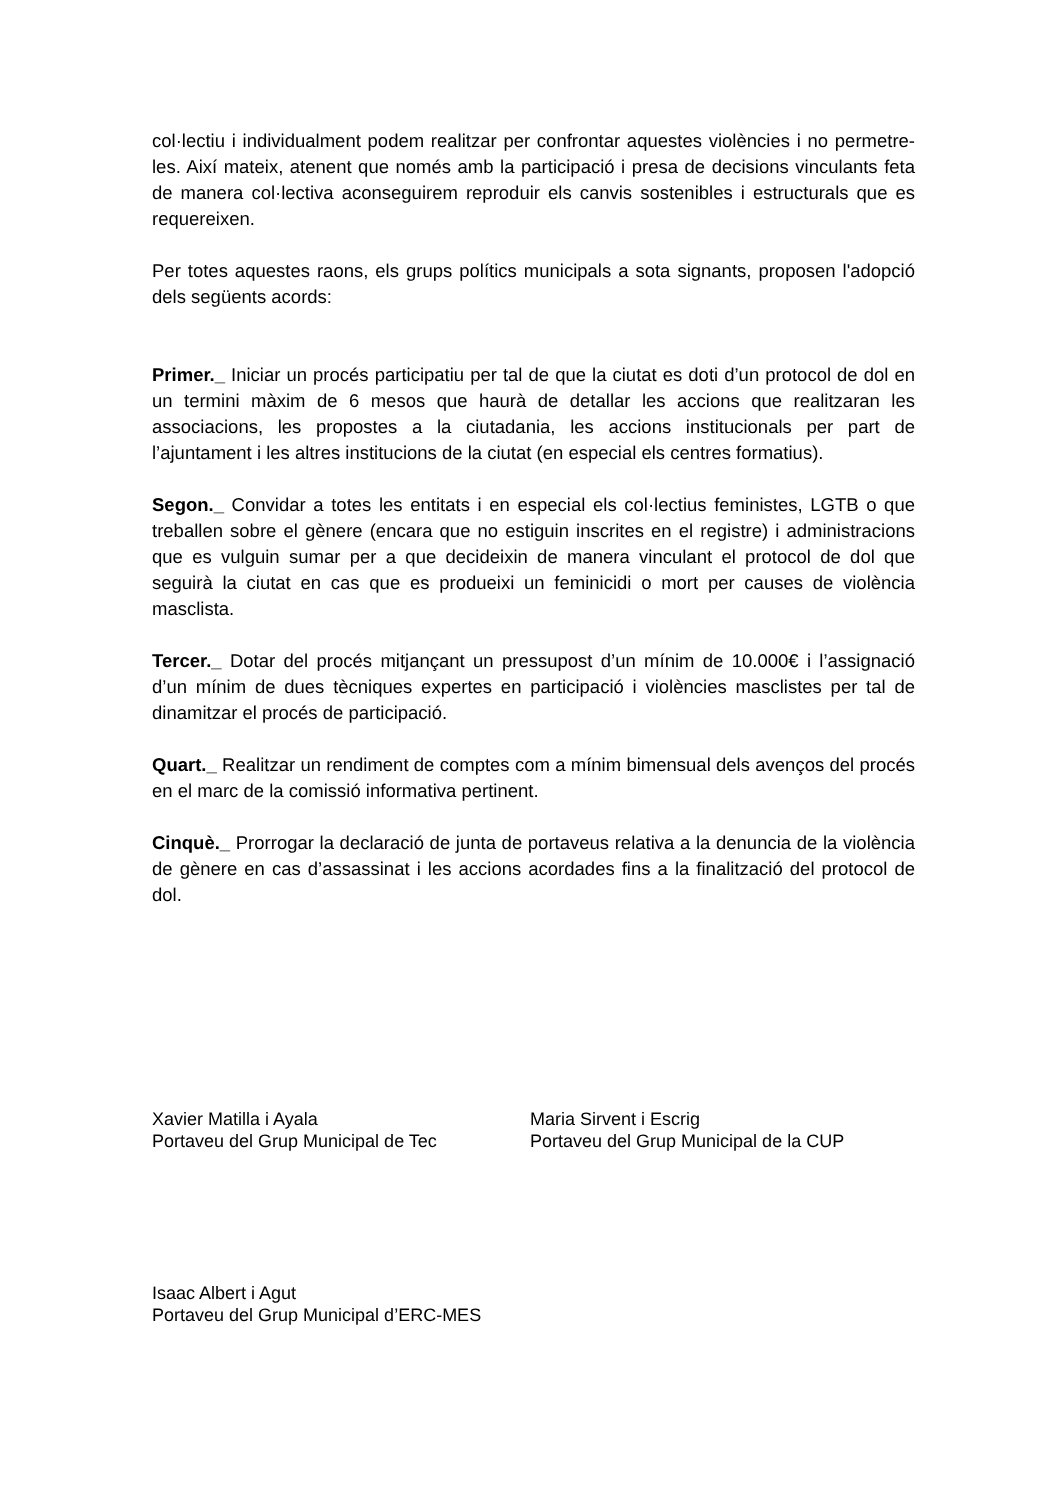col·lectiu i individualment podem realitzar per confrontar aquestes violències i no permetre-les. Així mateix, atenent que només amb la participació i presa de decisions vinculants feta de manera col·lectiva aconseguirem reproduir els canvis sostenibles i estructurals que es requereixen.
Per totes aquestes raons, els grups polítics municipals a sota signants, proposen l'adopció dels següents acords:
Primer._ Iniciar un procés participatiu per tal de que la ciutat es doti d’un protocol de dol en un termini màxim de 6 mesos que haurà de detallar les accions que realitzaran les associacions, les propostes a la ciutadania, les accions institucionals per part de l’ajuntament i les altres institucions de la ciutat (en especial els centres formatius).
Segon._ Convidar a totes les entitats i en especial els col·lectius feministes, LGTB o que treballen sobre el gènere (encara que no estiguin inscrites en el registre) i administracions que es vulguin sumar per a que decideixin de manera vinculant el protocol de dol que seguirà la ciutat en cas que es produeixi un feminicidi o mort per causes de violència masclista.
Tercer._ Dotar del procés mitjançant un pressupost d’un mínim de 10.000€ i l’assignació d’un mínim de dues tècniques expertes en participació i violències masclistes per tal de dinamitzar el procés de participació.
Quart._ Realitzar un rendiment de comptes com a mínim bimensual dels avenços del procés en el marc de la comissió informativa pertinent.
Cinquè._ Prorrogar la declaració de junta de portaveus relativa a la denuncia de la violència de gènere en cas d’assassinat i les accions acordades fins a la finalització del protocol de dol.
Xavier Matilla i Ayala
Portaveu del Grup Municipal de Tec
Maria Sirvent i Escrig
Portaveu del Grup Municipal de la CUP
Isaac Albert i Agut
Portaveu del Grup Municipal d’ERC-MES